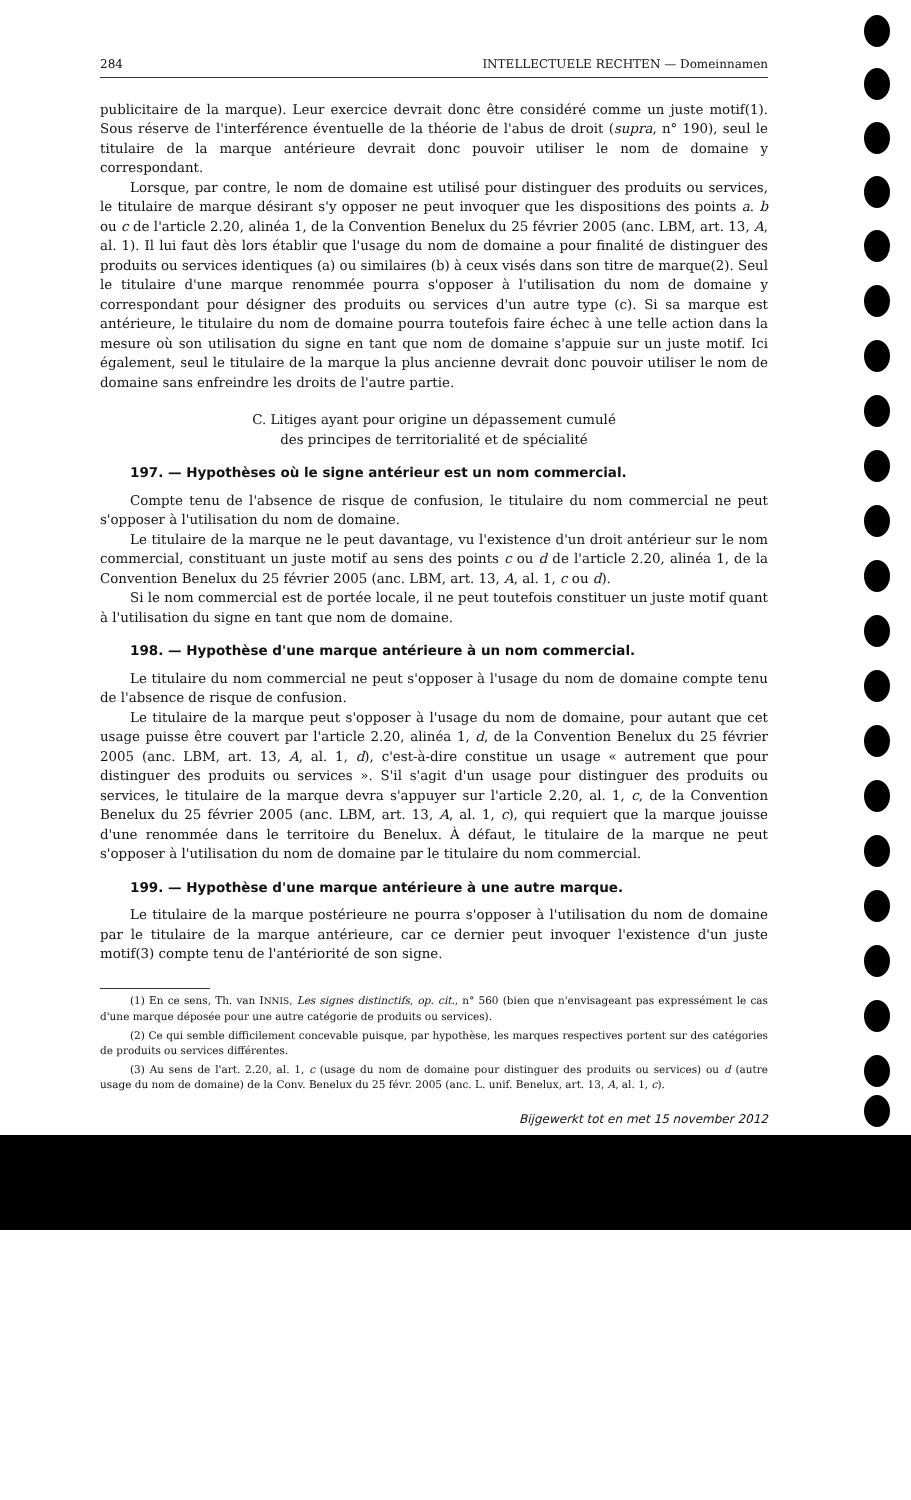284 INTELLECTUELE RECHTEN — Domeinnamen
publicitaire de la marque). Leur exercice devrait donc être considéré comme un juste motif(1). Sous réserve de l'interférence éventuelle de la théorie de l'abus de droit (supra, n° 190), seul le titulaire de la marque antérieure devrait donc pouvoir utiliser le nom de domaine y correspondant.
Lorsque, par contre, le nom de domaine est utilisé pour distinguer des produits ou services, le titulaire de marque désirant s'y opposer ne peut invoquer que les dispositions des points a. b ou c de l'article 2.20, alinéa 1, de la Convention Benelux du 25 février 2005 (anc. LBM, art. 13, A, al. 1). Il lui faut dès lors établir que l'usage du nom de domaine a pour finalité de distinguer des produits ou services identiques (a) ou similaires (b) à ceux visés dans son titre de marque(2). Seul le titulaire d'une marque renommée pourra s'opposer à l'utilisation du nom de domaine y correspondant pour désigner des produits ou services d'un autre type (c). Si sa marque est antérieure, le titulaire du nom de domaine pourra toutefois faire échec à une telle action dans la mesure où son utilisation du signe en tant que nom de domaine s'appuie sur un juste motif. Ici également, seul le titulaire de la marque la plus ancienne devrait donc pouvoir utiliser le nom de domaine sans enfreindre les droits de l'autre partie.
C. Litiges ayant pour origine un dépassement cumulé
des principes de territorialité et de spécialité
197. — Hypothèses où le signe antérieur est un nom commercial.
Compte tenu de l'absence de risque de confusion, le titulaire du nom commercial ne peut s'opposer à l'utilisation du nom de domaine.
Le titulaire de la marque ne le peut davantage, vu l'existence d'un droit antérieur sur le nom commercial, constituant un juste motif au sens des points c ou d de l'article 2.20, alinéa 1, de la Convention Benelux du 25 février 2005 (anc. LBM, art. 13, A, al. 1, c ou d).
Si le nom commercial est de portée locale, il ne peut toutefois constituer un juste motif quant à l'utilisation du signe en tant que nom de domaine.
198. — Hypothèse d'une marque antérieure à un nom commercial.
Le titulaire du nom commercial ne peut s'opposer à l'usage du nom de domaine compte tenu de l'absence de risque de confusion.
Le titulaire de la marque peut s'opposer à l'usage du nom de domaine, pour autant que cet usage puisse être couvert par l'article 2.20, alinéa 1, d, de la Convention Benelux du 25 février 2005 (anc. LBM, art. 13, A, al. 1, d), c'est-à-dire constitue un usage « autrement que pour distinguer des produits ou services ». S'il s'agit d'un usage pour distinguer des produits ou services, le titulaire de la marque devra s'appuyer sur l'article 2.20, al. 1, c, de la Convention Benelux du 25 février 2005 (anc. LBM, art. 13, A, al. 1, c), qui requiert que la marque jouisse d'une renommée dans le territoire du Benelux. À défaut, le titulaire de la marque ne peut s'opposer à l'utilisation du nom de domaine par le titulaire du nom commercial.
199. — Hypothèse d'une marque antérieure à une autre marque.
Le titulaire de la marque postérieure ne pourra s'opposer à l'utilisation du nom de domaine par le titulaire de la marque antérieure, car ce dernier peut invoquer l'existence d'un juste motif(3) compte tenu de l'antériorité de son signe.
(1) En ce sens, Th. van INNIS, Les signes distinctifs, op. cit., n° 560 (bien que n'envisageant pas expressément le cas d'une marque déposée pour une autre catégorie de produits ou services).
(2) Ce qui semble difficilement concevable puisque, par hypothèse, les marques respectives portent sur des catégories de produits ou services différentes.
(3) Au sens de l'art. 2.20, al. 1, c (usage du nom de domaine pour distinguer des produits ou services) ou d (autre usage du nom de domaine) de la Conv. Benelux du 25 févr. 2005 (anc. L. unif. Benelux, art. 13, A, al. 1, c).
Bijgewerkt tot en met 15 november 2012